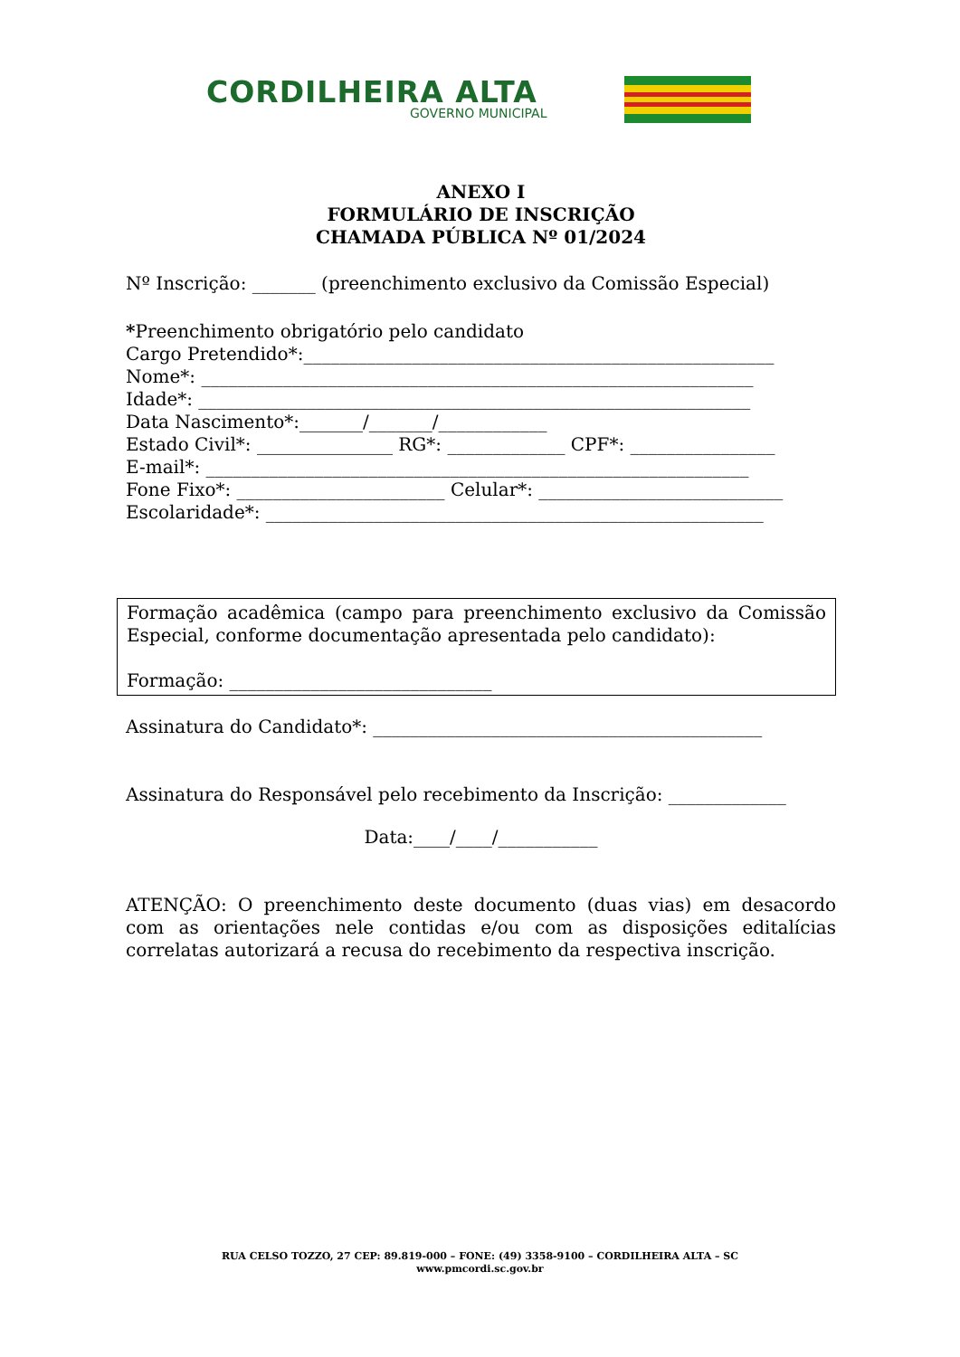CORDILHEIRA ALTA
GOVERNO MUNICIPAL
ANEXO I
FORMULÁRIO DE INSCRIÇÃO
CHAMADA PÚBLICA Nº 01/2024
Nº Inscrição: _______ (preenchimento exclusivo da Comissão Especial)
*Preenchimento obrigatório pelo candidato
Cargo Pretendido*:____________________________________________________
Nome*: _____________________________________________________________
Idade*: _____________________________________________________________
Data Nascimento*:_______/_______/____________
Estado Civil*: _______________ RG*: _____________ CPF*: ________________
E-mail*: ____________________________________________________________
Fone Fixo*: _______________________ Celular*: ___________________________
Escolaridade*: _______________________________________________________
Formação acadêmica (campo para preenchimento exclusivo da Comissão Especial, conforme documentação apresentada pelo candidato):
Formação: _____________________________
Assinatura do Candidato*: ___________________________________________
Assinatura do Responsável pelo recebimento da Inscrição: _____________
Data:____/____/___________
ATENÇÃO: O preenchimento deste documento (duas vias) em desacordo com as orientações nele contidas e/ou com as disposições editalícias correlatas autorizará a recusa do recebimento da respectiva inscrição.
RUA CELSO TOZZO, 27 CEP: 89.819-000 – FONE: (49) 3358-9100 – CORDILHEIRA ALTA – SC
www.pmcordi.sc.gov.br